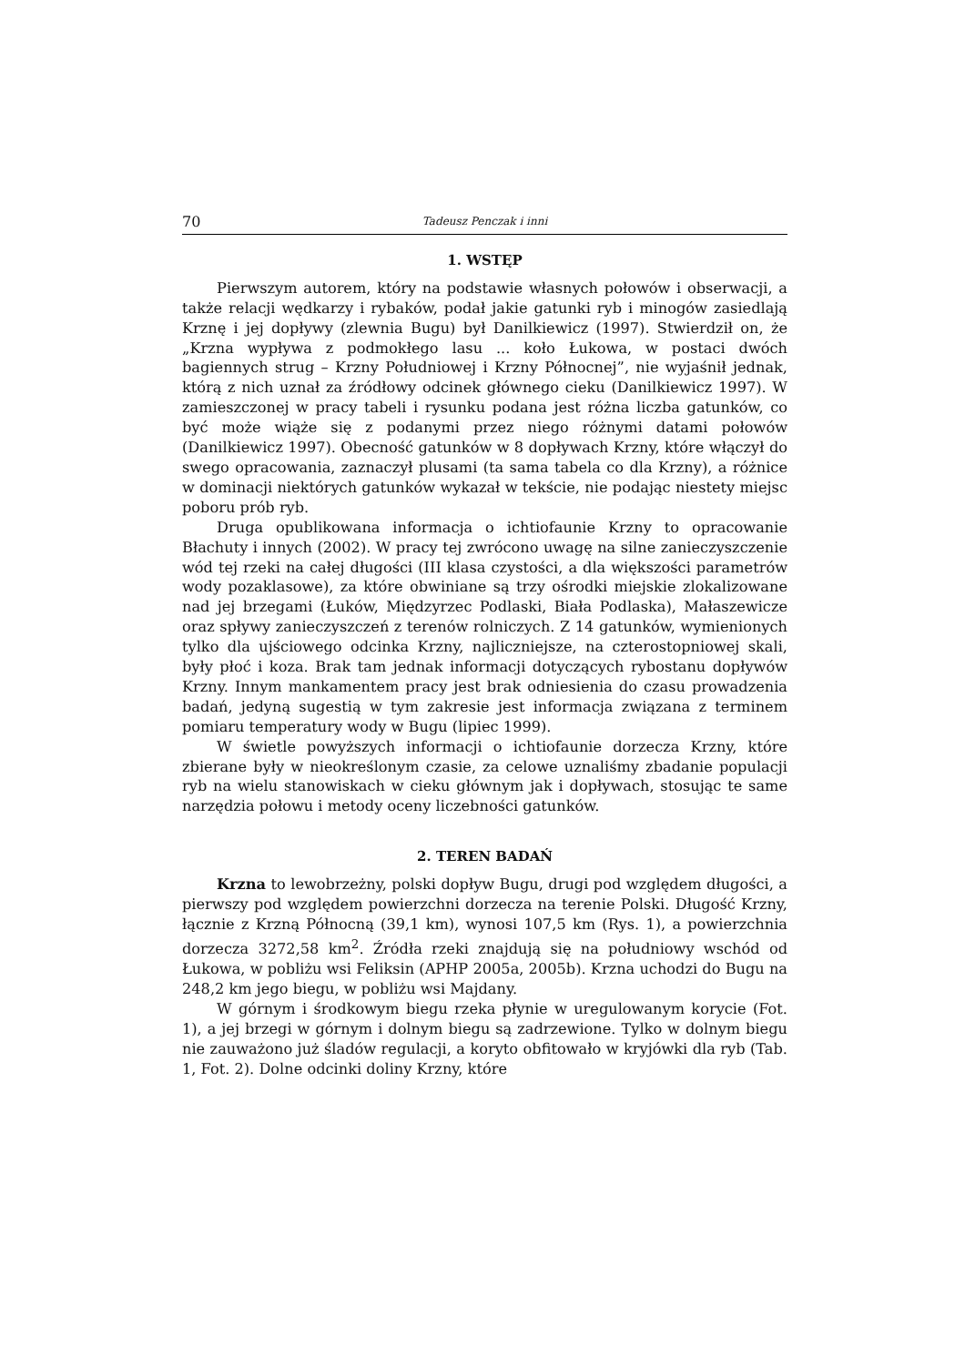70 Tadeusz Penczak i inni
1. WSTĘP
Pierwszym autorem, który na podstawie własnych połowów i obserwacji, a także relacji wędkarzy i rybaków, podał jakie gatunki ryb i minogów zasiedlają Krznę i jej dopływy (zlewnia Bugu) był Danilkiewicz (1997). Stwierdził on, że „Krzna wypływa z podmokłego lasu ... koło Łukowa, w postaci dwóch bagiennych strug – Krzny Południowej i Krzny Północnej”, nie wyjaśnił jednak, którą z nich uznał za źródłowy odcinek głównego cieku (Danilkiewicz 1997). W zamieszczonej w pracy tabeli i rysunku podana jest różna liczba gatunków, co być może wiąże się z podanymi przez niego różnymi datami połowów (Danilkiewicz 1997). Obecność gatunków w 8 dopływach Krzny, które włączył do swego opracowania, zaznaczył plusami (ta sama tabela co dla Krzny), a różnice w dominacji niektórych gatunków wykazał w tekście, nie podając niestety miejsc poboru prób ryb.
Druga opublikowana informacja o ichtiofaunie Krzny to opracowanie Błachuty i innych (2002). W pracy tej zwrócono uwagę na silne zanieczyszczenie wód tej rzeki na całej długości (III klasa czystości, a dla większości parametrów wody pozaklasowe), za które obwiniane są trzy ośrodki miejskie zlokalizowane nad jej brzegami (Łuków, Międzyrzec Podlaski, Biała Podlaska), Małaszewicze oraz spływy zanieczyszczeń z terenów rolniczych. Z 14 gatunków, wymienionych tylko dla ujściowego odcinka Krzny, najliczniejsze, na czterostopniowej skali, były płoć i koza. Brak tam jednak informacji dotyczących rybostanu dopływów Krzny. Innym mankamentem pracy jest brak odniesienia do czasu prowadzenia badań, jedyną sugestią w tym zakresie jest informacja związana z terminem pomiaru temperatury wody w Bugu (lipiec 1999).
W świetle powyższych informacji o ichtiofaunie dorzecza Krzny, które zbierane były w nieokreślonym czasie, za celowe uznaliśmy zbadanie populacji ryb na wielu stanowiskach w cieku głównym jak i dopływach, stosując te same narzędzia połowu i metody oceny liczebności gatunków.
2. TEREN BADAŃ
Krzna to lewobrzeżny, polski dopływ Bugu, drugi pod względem długości, a pierwszy pod względem powierzchni dorzecza na terenie Polski. Długość Krzny, łącznie z Krzną Północną (39,1 km), wynosi 107,5 km (Rys. 1), a powierzchnia dorzecza 3272,58 km<sup>2</sup>. Źródła rzeki znajdują się na południowy wschód od Łukowa, w pobliżu wsi Feliksin (APHP 2005a, 2005b). Krzna uchodzi do Bugu na 248,2 km jego biegu, w pobliżu wsi Majdany.
W górnym i środkowym biegu rzeka płynie w uregulowanym korycie (Fot. 1), a jej brzegi w górnym i dolnym biegu są zadrzewione. Tylko w dolnym biegu nie zauważono już śladów regulacji, a koryto obfitowało w kryjówki dla ryb (Tab. 1, Fot. 2). Dolne odcinki doliny Krzny, które